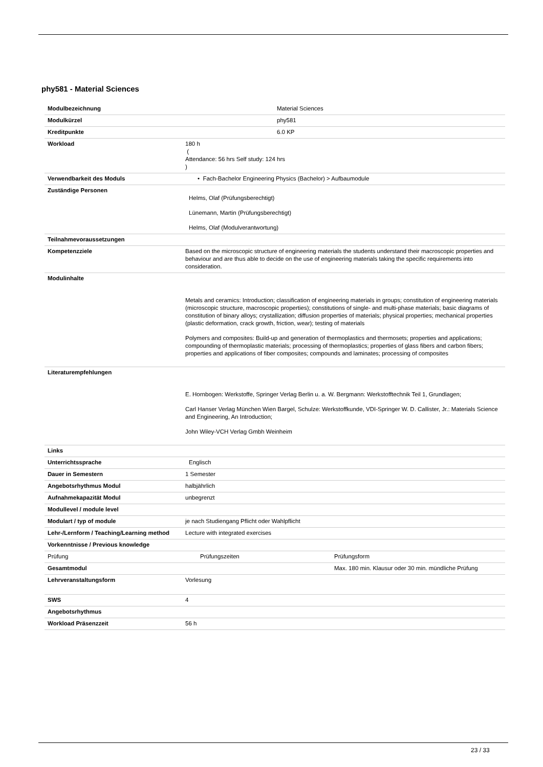phy581 - Material Sciences
| Modulbezeichnung | Material Sciences | |
| Modulkürzel | phy581 | |
| Kreditpunkte | 6.0 KP | |
| Workload | 180 h ( Attendance: 56 hrs Self study: 124 hrs ) | |
| Verwendbarkeit des Moduls | • Fach-Bachelor Engineering Physics (Bachelor) > Aufbaumodule | |
| Zuständige Personen | Helms, Olaf (Prüfungsberechtigt) Lünemann, Martin (Prüfungsberechtigt) Helms, Olaf (Modulverantwortung) | |
| Teilnahmevoraussetzungen | | |
| Kompetenzziele | Based on the microscopic structure of engineering materials the students understand their macroscopic properties and behaviour and are thus able to decide on the use of engineering materials taking the specific requirements into consideration. | |
| Modulinhalte | Metals and ceramics: Introduction; classification of engineering materials in groups; constitution of engineering materials (microscopic structure, macroscopic properties); constitutions of single- and multi-phase materials; basic diagrams of constitution of binary alloys; crystallization; diffusion properties of materials; physical properties; mechanical properties (plastic deformation, crack growth, friction, wear); testing of materials Polymers and composites: Build-up and generation of thermoplastics and thermosets; properties and applications; compounding of thermoplastic materials; processing of thermoplastics; properties of glass fibers and carbon fibers; properties and applications of fiber composites; compounds and laminates; processing of composites | |
| Literaturempfehlungen | E. Hornbogen: Werkstoffe, Springer Verlag Berlin u. a. W. Bergmann: Werkstofftechnik Teil 1, Grundlagen; Carl Hanser Verlag München Wien Bargel, Schulze: Werkstoffkunde, VDI-Springer W. D. Callister, Jr.: Materials Science and Engineering, An Introduction; John Wiley-VCH Verlag Gmbh Weinheim | |
| Links | | |
| Unterrichtssprache | Englisch | |
| Dauer in Semestern | 1 Semester | |
| Angebotsrhythmus Modul | halbjährlich | |
| Aufnahmekapazität Modul | unbegrenzt | |
| Modullevel / module level | | |
| Modulart / typ of module | je nach Studiengang Pflicht oder Wahlpflicht | |
| Lehr-/Lernform / Teaching/Learning method | Lecture with integrated exercises | |
| Vorkenntnisse / Previous knowledge | | |
| Prüfung | Prüfungszeiten | Prüfungsform |
| Gesamtmodul | | Max. 180 min. Klausur oder 30 min. mündliche Prüfung |
| Lehrveranstaltungsform | Vorlesung | |
| SWS | 4 | |
| Angebotsrhythmus | | |
| Workload Präsenzzeit | 56 h | |
23 / 33